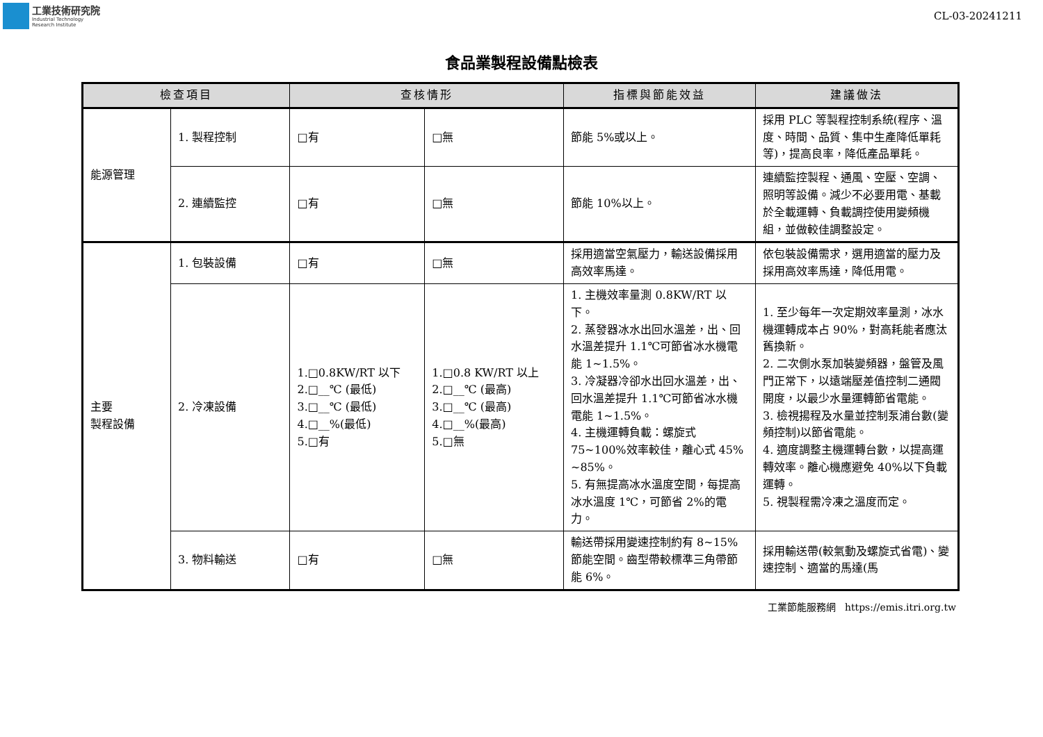工業技術研究院
Industrial Technology
Research Institute
CL-03-20241211
食品業製程設備點檢表
| 檢查項目 | | 查核情形 | | 指標與節能效益 | 建議做法 |
| --- | --- | --- | --- | --- | --- |
| 能源管理 | 1. 製程控制 | □有 | □無 | 節能 5%或以上。 | 採用 PLC 等製程控制系統(程序、溫度、時間、品質、集中生產降低單耗等)，提高良率，降低產品單耗。 |
| | 2. 連續監控 | □有 | □無 | 節能 10%以上。 | 連續監控製程、通風、空壓、空調、照明等設備。減少不必要用電、基載於全載運轉、負載調控使用變頻機組，並做較佳調整設定。 |
| 主要 製程設備 | 1. 包裝設備 | □有 | □無 | 採用適當空氣壓力，輸送設備採用高效率馬達。 | 依包裝設備需求，選用適當的壓力及採用高效率馬達，降低用電。 |
| | 2. 冷凍設備 | 1.□0.8KW/RT 以下 2.□__℃ (最低) 3.□__℃ (最低) 4.□__%(最低) 5.□有 | 1.□0.8 KW/RT 以上 2.□__℃ (最高) 3.□__℃ (最高) 4.□__%(最高) 5.□無 | 1. 主機效率量測 0.8KW/RT 以下。 2. 蒸發器冰水出回水溫差，出、回水溫差提升 1.1℃可節省冰水機電能 1~1.5%。 3. 冷凝器冷卻水出回水溫差，出、回水溫差提升 1.1℃可節省冰水機電能 1~1.5%。 4. 主機運轉負載：螺旋式 75~100%效率較佳，離心式 45% ~85%。 5. 有無提高冰水溫度空間，每提高冰水溫度 1℃，可節省 2%的電力。 | 1. 至少每年一次定期效率量測，冰水機運轉成本占 90%，對高耗能者應汰舊換新。 2. 二次側水泵加裝變頻器，盤管及風門正常下，以遠端壓差值控制二通閥開度，以最少水量運轉節省電能。 3. 檢視揚程及水量並控制泵浦台數(變頻控制)以節省電能。 4. 適度調整主機運轉台數，以提高運轉效率。離心機應避免 40%以下負載運轉。 5. 視製程需冷凍之溫度而定。 |
| | 3. 物料輸送 | □有 | □無 | 輸送帶採用變速控制約有 8~15%節能空間。齒型帶較標準三角帶節能 6%。 | 採用輸送帶(較氣動及螺旋式省電)、變速控制、適當的馬達(馬 |
工業節能服務網 https://emis.itri.org.tw